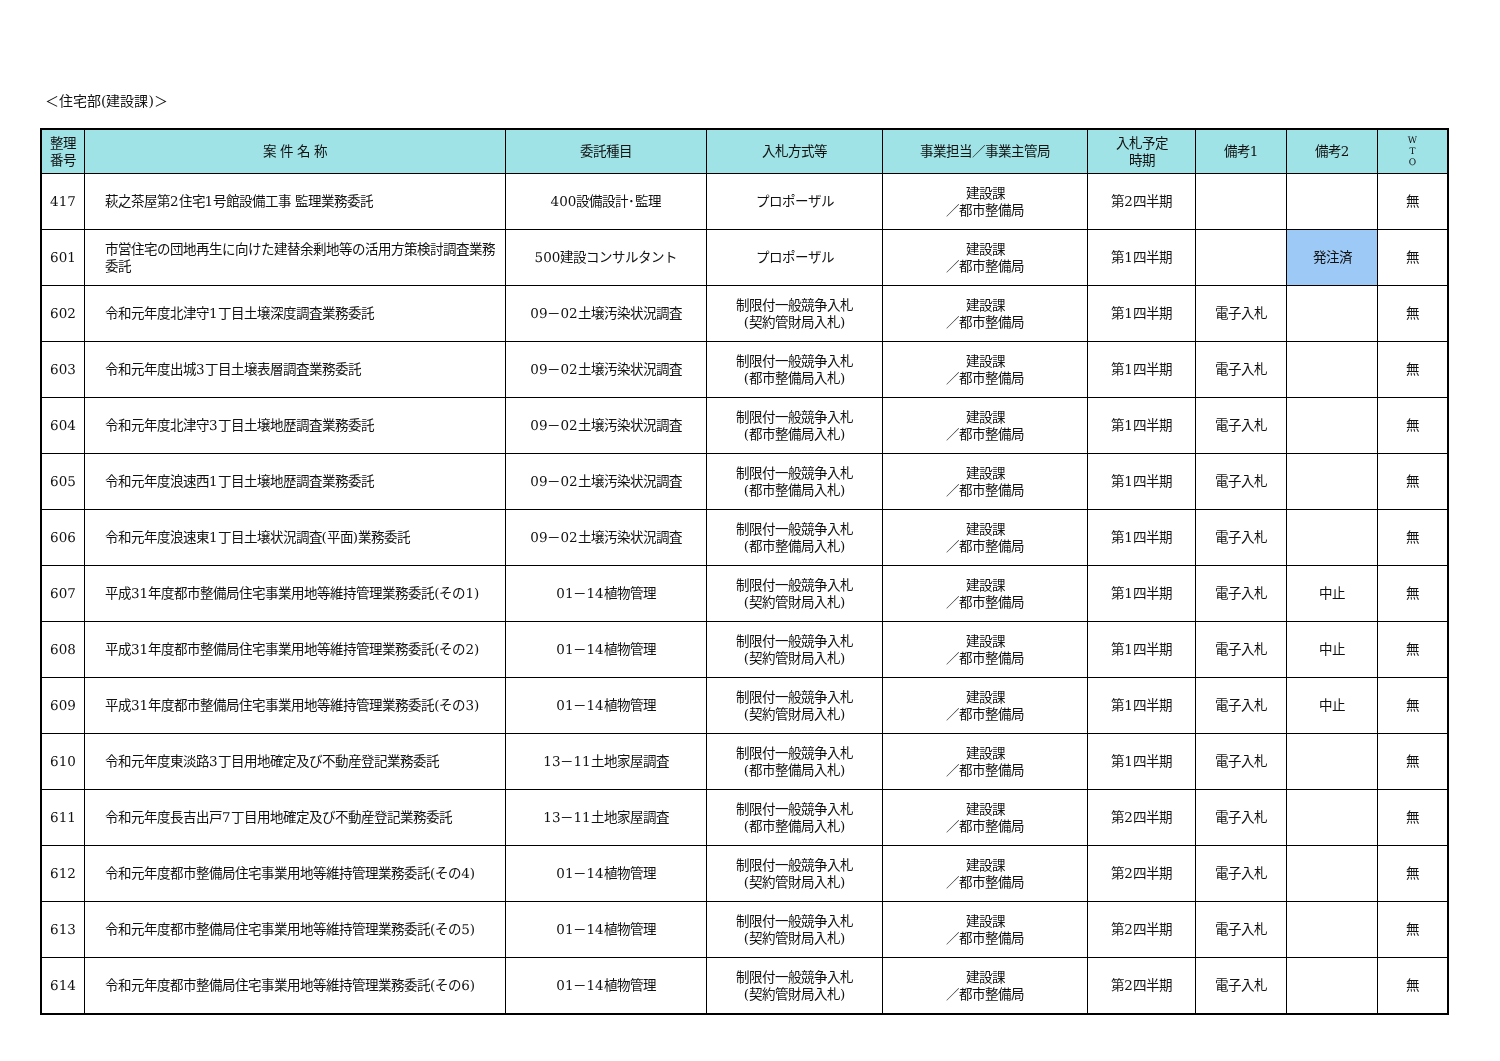＜住宅部(建設課)＞
| 整理 番号 | 案 件 名 称 | 委託種目 | 入札方式等 | 事業担当／事業主管局 | 入札予定 時期 | 備考1 | 備考2 | W T O |
| --- | --- | --- | --- | --- | --- | --- | --- | --- |
| 417 | 萩之茶屋第2住宅1号館設備工事 監理業務委託 | 400設備設計･監理 | プロポーザル | 建設課 ／都市整備局 | 第2四半期 | | | 無 |
| 601 | 市営住宅の団地再生に向けた建替余剰地等の活用方策検討調査業務委託 | 500建設コンサルタント | プロポーザル | 建設課 ／都市整備局 | 第1四半期 | | 発注済 | 無 |
| 602 | 令和元年度北津守1丁目土壌深度調査業務委託 | 09－02土壌汚染状況調査 | 制限付一般競争入札 (契約管財局入札) | 建設課 ／都市整備局 | 第1四半期 | 電子入札 | | 無 |
| 603 | 令和元年度出城3丁目土壌表層調査業務委託 | 09－02土壌汚染状況調査 | 制限付一般競争入札 (都市整備局入札) | 建設課 ／都市整備局 | 第1四半期 | 電子入札 | | 無 |
| 604 | 令和元年度北津守3丁目土壌地歴調査業務委託 | 09－02土壌汚染状況調査 | 制限付一般競争入札 (都市整備局入札) | 建設課 ／都市整備局 | 第1四半期 | 電子入札 | | 無 |
| 605 | 令和元年度浪速西1丁目土壌地歴調査業務委託 | 09－02土壌汚染状況調査 | 制限付一般競争入札 (都市整備局入札) | 建設課 ／都市整備局 | 第1四半期 | 電子入札 | | 無 |
| 606 | 令和元年度浪速東1丁目土壌状況調査(平面)業務委託 | 09－02土壌汚染状況調査 | 制限付一般競争入札 (都市整備局入札) | 建設課 ／都市整備局 | 第1四半期 | 電子入札 | | 無 |
| 607 | 平成31年度都市整備局住宅事業用地等維持管理業務委託(その1) | 01－14植物管理 | 制限付一般競争入札 (契約管財局入札) | 建設課 ／都市整備局 | 第1四半期 | 電子入札 | 中止 | 無 |
| 608 | 平成31年度都市整備局住宅事業用地等維持管理業務委託(その2) | 01－14植物管理 | 制限付一般競争入札 (契約管財局入札) | 建設課 ／都市整備局 | 第1四半期 | 電子入札 | 中止 | 無 |
| 609 | 平成31年度都市整備局住宅事業用地等維持管理業務委託(その3) | 01－14植物管理 | 制限付一般競争入札 (契約管財局入札) | 建設課 ／都市整備局 | 第1四半期 | 電子入札 | 中止 | 無 |
| 610 | 令和元年度東淡路3丁目用地確定及び不動産登記業務委託 | 13－11土地家屋調査 | 制限付一般競争入札 (都市整備局入札) | 建設課 ／都市整備局 | 第1四半期 | 電子入札 | | 無 |
| 611 | 令和元年度長吉出戸7丁目用地確定及び不動産登記業務委託 | 13－11土地家屋調査 | 制限付一般競争入札 (都市整備局入札) | 建設課 ／都市整備局 | 第2四半期 | 電子入札 | | 無 |
| 612 | 令和元年度都市整備局住宅事業用地等維持管理業務委託(その4) | 01－14植物管理 | 制限付一般競争入札 (契約管財局入札) | 建設課 ／都市整備局 | 第2四半期 | 電子入札 | | 無 |
| 613 | 令和元年度都市整備局住宅事業用地等維持管理業務委託(その5) | 01－14植物管理 | 制限付一般競争入札 (契約管財局入札) | 建設課 ／都市整備局 | 第2四半期 | 電子入札 | | 無 |
| 614 | 令和元年度都市整備局住宅事業用地等維持管理業務委託(その6) | 01－14植物管理 | 制限付一般競争入札 (契約管財局入札) | 建設課 ／都市整備局 | 第2四半期 | 電子入札 | | 無 |